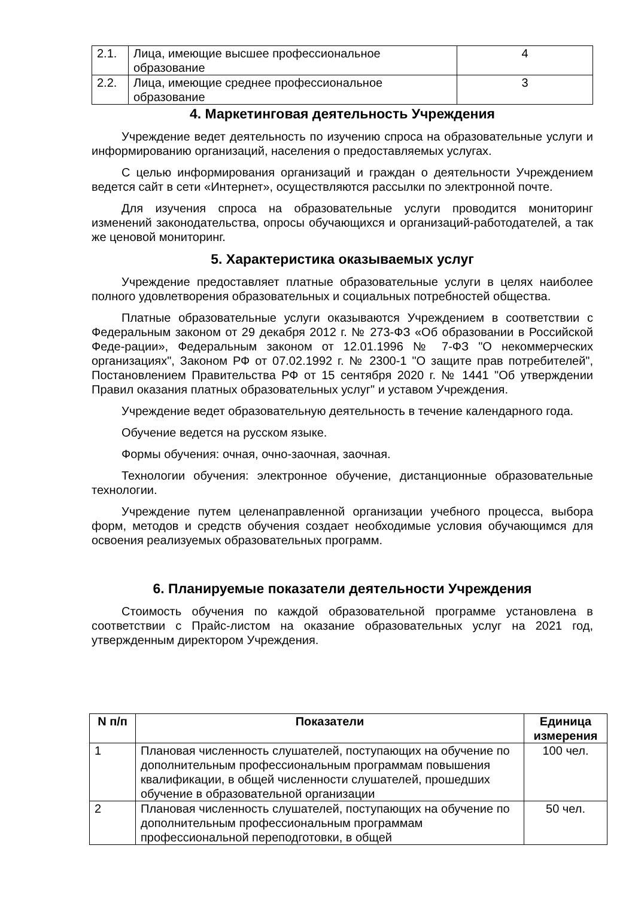| 2.1. | Лица, имеющие высшее профессиональное образование | 4 |
| 2.2. | Лица, имеющие среднее профессиональное образование | 3 |
4. Маркетинговая деятельность Учреждения
Учреждение ведет деятельность по изучению спроса на образовательные услуги и информированию организаций, населения о предоставляемых услугах.
С целью информирования организаций и граждан о деятельности Учреждением ведется сайт в сети «Интернет», осуществляются рассылки по электронной почте.
Для изучения спроса на образовательные услуги проводится мониторинг изменений законодательства, опросы обучающихся и организаций-работодателей, а так же ценовой мониторинг.
5. Характеристика оказываемых услуг
Учреждение предоставляет платные образовательные услуги в целях наиболее полного удовлетворения образовательных и социальных потребностей общества.
Платные образовательные услуги оказываются Учреждением в соответствии с Федеральным законом от 29 декабря 2012 г. № 273-ФЗ «Об образовании в Российской Феде-рации», Федеральным законом от 12.01.1996 № 7-ФЗ "О некоммерческих организациях", Законом РФ от 07.02.1992 г. № 2300-1 "О защите прав потребителей", Постановлением Правительства РФ от 15 сентября 2020 г. № 1441 "Об утверждении Правил оказания платных образовательных услуг" и уставом Учреждения.
Учреждение ведет образовательную деятельность в течение календарного года.
Обучение ведется на русском языке.
Формы обучения: очная, очно-заочная, заочная.
Технологии обучения: электронное обучение, дистанционные образовательные технологии.
Учреждение путем целенаправленной организации учебного процесса, выбора форм, методов и средств обучения создает необходимые условия обучающимся для освоения реализуемых образовательных программ.
6. Планируемые показатели деятельности Учреждения
Стоимость обучения по каждой образовательной программе установлена в соответствии с Прайс-листом на оказание образовательных услуг на 2021 год, утвержденным директором Учреждения.
| N п/п | Показатели | Единица измерения |
| --- | --- | --- |
| 1 | Плановая численность слушателей, поступающих на обучение по дополнительным профессиональным программам повышения квалификации, в общей численности слушателей, прошедших обучение в образовательной организации | 100 чел. |
| 2 | Плановая численность слушателей, поступающих на обучение по дополнительным профессиональным программам профессиональной переподготовки, в общей | 50 чел. |